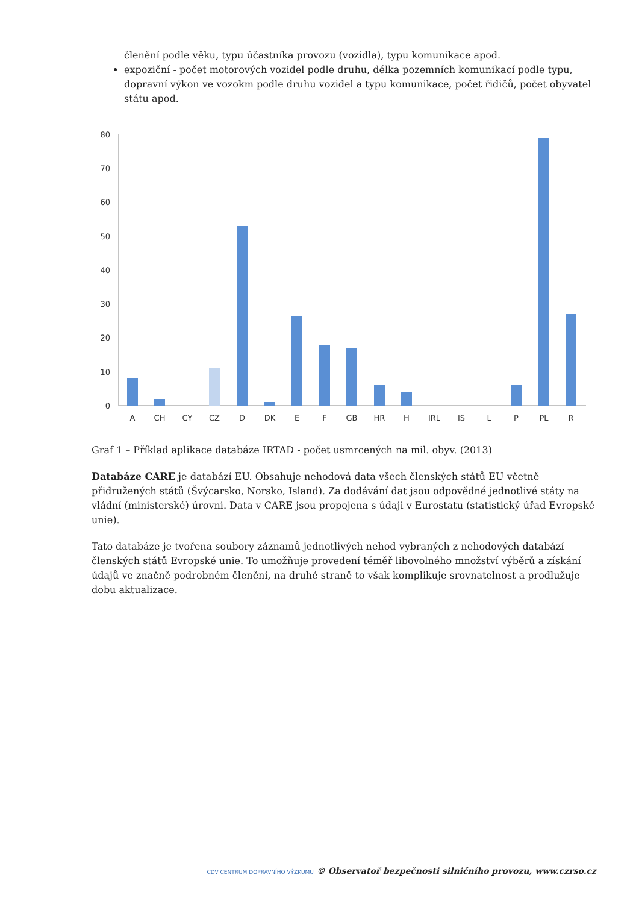členění podle věku, typu účastníka provozu (vozidla), typu komunikace apod.
expoziční - počet motorových vozidel podle druhu, délka pozemních komunikací podle typu, dopravní výkon ve vozokm podle druhu vozidel a typu komunikace, počet řidičů, počet obyvatel státu apod.
0
10
20
30
40
50
60
70
80
A
CH
CY
CZ
D
DK
E
F
GB
HR
H
IRL
IS
L
P
PL
R
Graf 1 – Příklad aplikace databáze IRTAD - počet usmrcených na mil. obyv. (2013)
Databáze CARE je databází EU. Obsahuje nehodová data všech členských států EU včetně přidružených států (Švýcarsko, Norsko, Island). Za dodávání dat jsou odpovědné jednotlivé státy na vládní (ministerské) úrovni. Data v CARE jsou propojena s údaji v Eurostatu (statistický úřad Evropské unie).
Tato databáze je tvořena soubory záznamů jednotlivých nehod vybraných z nehodových databází členských států Evropské unie. To umožňuje provedení téměř libovolného množství výběrů a získání údajů ve značně podrobném členění, na druhé straně to však komplikuje srovnatelnost a prodlužuje dobu aktualizace.
CDV CENTRUM DOPRAVNÍHO VÝZKUMU © Observatoř bezpečnosti silničního provozu, www.czrso.cz